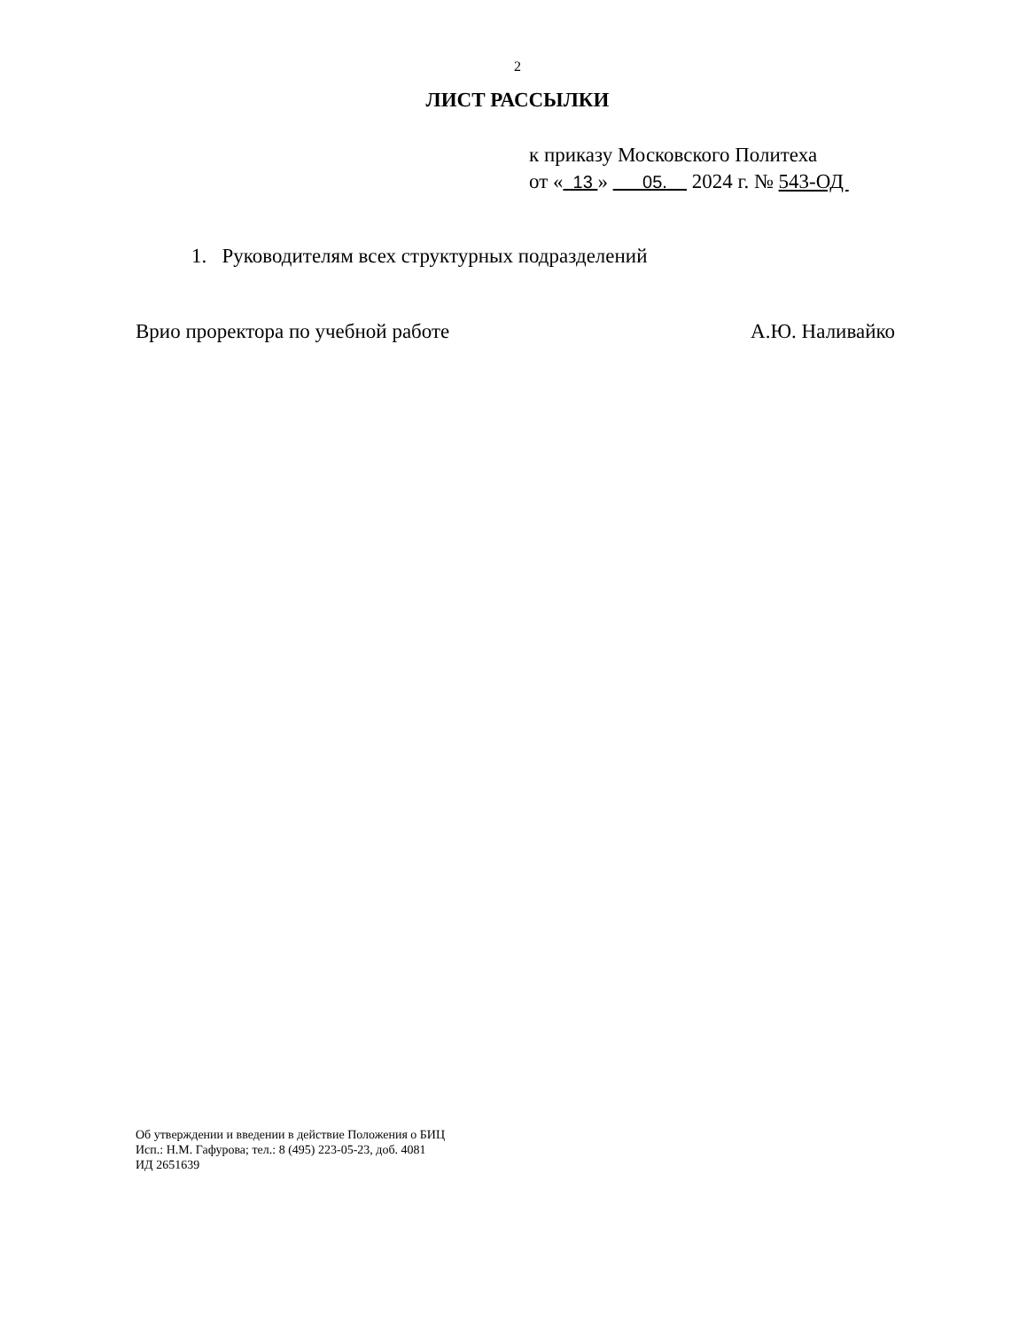2
ЛИСТ РАССЫЛКИ
к приказу Московского Политеха
от « 13 » 05. 2024 г. № 543-ОД
1. Руководителям всех структурных подразделений
Врио проректора по учебной работе А.Ю. Наливайко
Об утверждении и введении в действие Положения о БИЦ
Исп.: Н.М. Гафурова; тел.: 8 (495) 223-05-23, доб. 4081
ИД 2651639